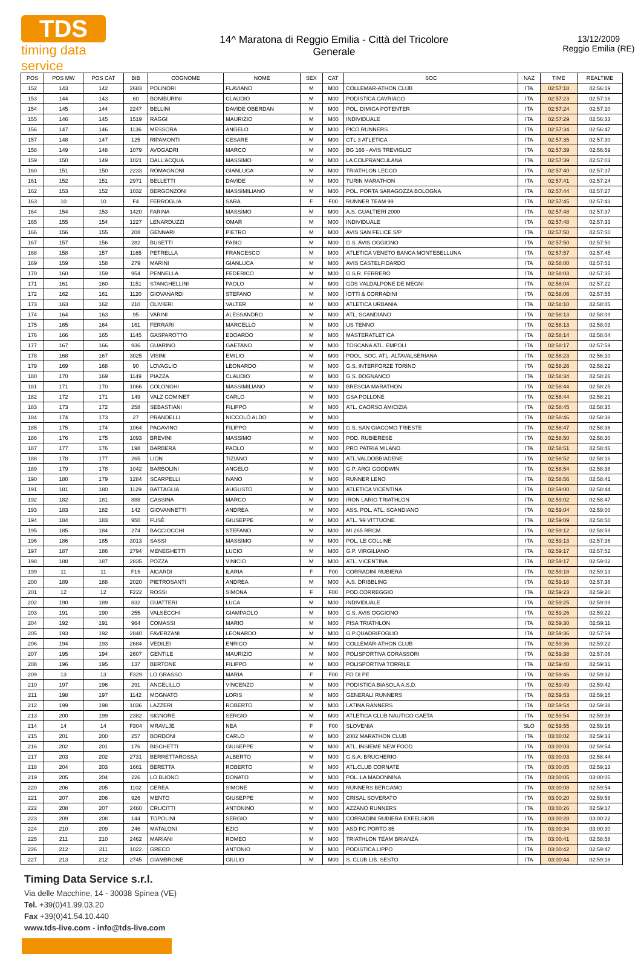TDS
timing data service
14^ Maratona di Reggio Emilia - Città del Tricolore
Generale
13/12/2009
Reggio Emilia (RE)
| POS | POS MW | POS CAT | BIB | COGNOME | NOME | SEX | CAT | SOC | NAZ | TIME | REALTIME |
| --- | --- | --- | --- | --- | --- | --- | --- | --- | --- | --- | --- |
| 152 | 143 | 142 | 2683 | POLINORI | FLAVIANO | M | M00 | COLLEMAR-ATHON CLUB | ITA | 02:57:18 | 02:56:19 |
| 153 | 144 | 143 | 60 | BONIBURINI | CLAUDIO | M | M00 | PODISTICA CAVRIAGO | ITA | 02:57:23 | 02:57:16 |
| 154 | 145 | 144 | 2247 | BELLINI | DAVIDE OBERDAN | M | M00 | POL. DIMICA POTENTER | ITA | 02:57:24 | 02:57:10 |
| 155 | 146 | 145 | 1519 | RAGGI | MAURIZIO | M | M00 | INDIVIDUALE | ITA | 02:57:29 | 02:56:33 |
| 156 | 147 | 146 | 1136 | MESSORA | ANGELO | M | M00 | PICO RUNNERS | ITA | 02:57:34 | 02:56:47 |
| 157 | 148 | 147 | 125 | RIPAMONTI | CESARE | M | M00 | CTL 3 ATLETICA | ITA | 02:57:35 | 02:57:30 |
| 158 | 149 | 148 | 1079 | AVOGADRI | MARCO | M | M00 | BG 166 - AVIS TREVIGLIO | ITA | 02:57:39 | 02:56:59 |
| 159 | 150 | 149 | 1021 | DALL'ACQUA | MASSIMO | M | M00 | LA COLPRANCULANA | ITA | 02:57:39 | 02:57:03 |
| 160 | 151 | 150 | 2233 | ROMAGNONI | GIANLUCA | M | M00 | TRIATHLON LECCO | ITA | 02:57:40 | 02:57:37 |
| 161 | 152 | 151 | 2971 | BELLETTI | DAVIDE | M | M00 | TURIN MARATHON | ITA | 02:57:41 | 02:57:24 |
| 162 | 153 | 152 | 1032 | BERGONZONI | MASSIMILIANO | M | M00 | POL. PORTA SARAGOZZA BOLOGNA | ITA | 02:57:44 | 02:57:27 |
| 163 | 10 | 10 | F4 | FERROGLIA | SARA | F | F00 | RUNNER TEAM 99 | ITA | 02:57:45 | 02:57:43 |
| 164 | 154 | 153 | 1420 | FARINA | MASSIMO | M | M00 | A.S. GUALTIERI 2000 | ITA | 02:57:48 | 02:57:37 |
| 165 | 155 | 154 | 1227 | LENARDUZZI | OMAR | M | M00 | INDIVIDUALE | ITA | 02:57:48 | 02:57:33 |
| 166 | 156 | 155 | 208 | GENNARI | PIETRO | M | M00 | AVIS SAN FELICE S/P | ITA | 02:57:50 | 02:57:50 |
| 167 | 157 | 156 | 282 | BUSETTI | FABIO | M | M00 | G.S. AVIS OGGIONO | ITA | 02:57:50 | 02:57:50 |
| 168 | 158 | 157 | 1165 | PETRELLA | FRANCESCO | M | M00 | ATLETICA VENETO BANCA MONTEBELLUNA | ITA | 02:57:57 | 02:57:45 |
| 169 | 159 | 158 | 279 | MARINI | GIANLUCA | M | M00 | AVIS CASTELFIDARDO | ITA | 02:58:00 | 02:57:51 |
| 170 | 160 | 159 | 954 | PENNELLA | FEDERICO | M | M00 | G.S.R. FERRERO | ITA | 02:58:03 | 02:57:35 |
| 171 | 161 | 160 | 1151 | STANGHELLINI | PAOLO | M | M00 | GDS VALDALPONE DE MEGNI | ITA | 02:58:04 | 02:57:22 |
| 172 | 162 | 161 | 1120 | GIOVANARDI | STEFANO | M | M00 | IOTTI & CORRADINI | ITA | 02:58:06 | 02:57:55 |
| 173 | 163 | 162 | 210 | OLIVIERI | VALTER | M | M00 | ATLETICA URBANIA | ITA | 02:58:10 | 02:58:05 |
| 174 | 164 | 163 | 95 | VARINI | ALESSANDRO | M | M00 | ATL. SCANDIANO | ITA | 02:58:13 | 02:58:09 |
| 175 | 165 | 164 | 161 | FERRARI | MARCELLO | M | M00 | US TENNO | ITA | 02:58:13 | 02:58:03 |
| 176 | 166 | 165 | 1145 | GASPAROTTO | EDOARDO | M | M00 | MASTERATLETICA | ITA | 02:58:14 | 02:58:04 |
| 177 | 167 | 166 | 936 | GUARINO | GAETANO | M | M00 | TOSCANA ATL. EMPOLI | ITA | 02:58:17 | 02:57:59 |
| 178 | 168 | 167 | 3025 | VISINI | EMILIO | M | M00 | POOL. SOC. ATL. ALTAVALSERIANA | ITA | 02:58:23 | 02:56:10 |
| 179 | 169 | 168 | 90 | LOVAGLIO | LEONARDO | M | M00 | G.S. INTERFORZE TORINO | ITA | 02:58:26 | 02:58:22 |
| 180 | 170 | 169 | 1149 | PIAZZA | CLAUDIO | M | M00 | G.S. BOGNANCO | ITA | 02:58:34 | 02:58:26 |
| 181 | 171 | 170 | 1066 | COLONGHI | MASSIMILIANO | M | M00 | BRESCIA MARATHON | ITA | 02:58:44 | 02:58:25 |
| 182 | 172 | 171 | 149 | VALZ COMINET | CARLO | M | M00 | GSA POLLONE | ITA | 02:58:44 | 02:58:21 |
| 183 | 173 | 172 | 258 | SEBASTIANI | FILIPPO | M | M00 | ATL. CAORSO AMICIZIA | ITA | 02:58:45 | 02:58:35 |
| 184 | 174 | 173 | 27 | PRANDELLI | NICCOLÒ ALDO | M | M00 | | ITA | 02:58:46 | 02:58:38 |
| 185 | 175 | 174 | 1064 | PAGAVINO | FILIPPO | M | M00 | G.S. SAN GIACOMO TRIESTE | ITA | 02:58:47 | 02:58:36 |
| 186 | 176 | 175 | 1093 | BREVINI | MASSIMO | M | M00 | POD. RUBIERESE | ITA | 02:58:50 | 02:58:30 |
| 187 | 177 | 176 | 198 | BARBERA | PAOLO | M | M00 | PRO PATRIA MILANO | ITA | 02:58:51 | 02:58:46 |
| 188 | 178 | 177 | 265 | LION | TIZIANO | M | M00 | ATL.VALDOBBIADENE | ITA | 02:58:52 | 02:58:16 |
| 189 | 179 | 178 | 1042 | BARBOLINI | ANGELO | M | M00 | G.P. ARCI GOODWIN | ITA | 02:58:54 | 02:58:38 |
| 190 | 180 | 179 | 1284 | SCARPELLI | IVANO | M | M00 | RUNNER LENO | ITA | 02:58:56 | 02:58:41 |
| 191 | 181 | 180 | 1129 | BATTAGLIA | AUGUSTO | M | M00 | ATLETICA VICENTINA | ITA | 02:59:00 | 02:58:44 |
| 192 | 182 | 181 | 888 | CASSINA | MARCO | M | M00 | IRON LARIO TRIATHLON | ITA | 02:59:02 | 02:58:47 |
| 193 | 183 | 182 | 142 | GIOVANNETTI | ANDREA | M | M00 | ASS. POL. ATL. SCANDIANO | ITA | 02:59:04 | 02:59:00 |
| 194 | 184 | 183 | 950 | FUSÈ | GIUSEPPE | M | M00 | ATL. '99 VITTUONE | ITA | 02:59:09 | 02:58:50 |
| 195 | 185 | 184 | 274 | BACCIOCCHI | STEFANO | M | M00 | MI 265 RRCM | ITA | 02:59:12 | 02:58:59 |
| 196 | 186 | 185 | 3013 | SASSI | MASSIMO | M | M00 | POL. LE COLLINE | ITA | 02:59:13 | 02:57:36 |
| 197 | 187 | 186 | 2794 | MENEGHETTI | LUCIO | M | M00 | G.P. VIRGILIANO | ITA | 02:59:17 | 02:57:52 |
| 198 | 188 | 187 | 2835 | POZZA | VINICIO | M | M00 | ATL. VICENTINA | ITA | 02:59:17 | 02:59:02 |
| 199 | 11 | 11 | F16 | AICARDI | ILARIA | F | F00 | CORRADINI RUBIERA | ITA | 02:59:18 | 02:59:13 |
| 200 | 189 | 188 | 2020 | PIETROSANTI | ANDREA | M | M00 | A.S. DRIBBLING | ITA | 02:59:18 | 02:57:36 |
| 201 | 12 | 12 | F222 | ROSSI | SIMONA | F | F00 | POD.CORREGGIO | ITA | 02:59:23 | 02:59:20 |
| 202 | 190 | 189 | 832 | GUATTERI | LUCA | M | M00 | INDIVIDUALE | ITA | 02:59:25 | 02:59:09 |
| 203 | 191 | 190 | 255 | VALSECCHI | GIAMPAOLO | M | M00 | G.S. AVIS OGGIONO | ITA | 02:59:26 | 02:59:22 |
| 204 | 192 | 191 | 964 | COMASSI | MARIO | M | M00 | PISA TRIATHLON | ITA | 02:59:30 | 02:59:11 |
| 205 | 193 | 192 | 2840 | FAVERZANI | LEONARDO | M | M00 | G.P.QUADRIFOGLIO | ITA | 02:59:36 | 02:57:59 |
| 206 | 194 | 193 | 2684 | VEDILEI | ENRICO | M | M00 | COLLEMAR-ATHON CLUB | ITA | 02:59:36 | 02:59:22 |
| 207 | 195 | 194 | 2607 | GENTILE | MAURIZIO | M | M00 | POLISPORTIVA CORASSORI | ITA | 02:59:38 | 02:57:06 |
| 208 | 196 | 195 | 137 | BERTONE | FILIPPO | M | M00 | POLISPORTIVA TORRILE | ITA | 02:59:40 | 02:59:31 |
| 209 | 13 | 13 | F329 | LO GRASSO | MARIA | F | F00 | FO DI PE | ITA | 02:59:46 | 02:59:32 |
| 210 | 197 | 196 | 291 | ANGELILLO | VINCENZO | M | M00 | PODISTICA BIASOLA A.S.D. | ITA | 02:59:49 | 02:59:42 |
| 211 | 198 | 197 | 1142 | MOGNATO | LORIS | M | M00 | GENERALI RUNNERS | ITA | 02:59:53 | 02:59:15 |
| 212 | 199 | 198 | 1036 | LAZZERI | ROBERTO | M | M00 | LATINA RANNERS | ITA | 02:59:54 | 02:59:38 |
| 213 | 200 | 199 | 2382 | SIGNORE | SERGIO | M | M00 | ATLETICA CLUB NAUTICO GAETA | ITA | 02:59:54 | 02:59:38 |
| 214 | 14 | 14 | F304 | MRAVLJE | NEA | F | F00 | SLOVENIA | SLO | 02:59:55 | 02:59:16 |
| 215 | 201 | 200 | 257 | BORDONI | CARLO | M | M00 | 2002 MARATHON CLUB | ITA | 03:00:02 | 02:59:33 |
| 216 | 202 | 201 | 176 | BISCHETTI | GIUSEPPE | M | M00 | ATL. INSIEME NEW FOOD | ITA | 03:00:03 | 02:59:54 |
| 217 | 203 | 202 | 2731 | BERRETTAROSSA | ALBERTO | M | M00 | G.S.A. BRUGHERIO | ITA | 03:00:03 | 02:58:44 |
| 218 | 204 | 203 | 1661 | BERETTA | ROBERTO | M | M00 | ATL.CLUB CORNATE | ITA | 03:00:05 | 02:59:13 |
| 219 | 205 | 204 | 226 | LO BUONO | DONATO | M | M00 | POL. LA MADONNINA | ITA | 03:00:05 | 03:00:05 |
| 220 | 206 | 205 | 1102 | CEREA | SIMONE | M | M00 | RUNNERS BERGAMO | ITA | 03:00:08 | 02:59:54 |
| 221 | 207 | 206 | 926 | MENTO | GIUSEPPE | M | M00 | CRISAL SOVERATO | ITA | 03:00:20 | 02:59:58 |
| 222 | 208 | 207 | 2460 | CRUCITTI | ANTONINO | M | M00 | AZZANO RUNNERS | ITA | 03:00:26 | 02:59:17 |
| 223 | 209 | 208 | 144 | TOPOLINI | SERGIO | M | M00 | CORRADINI RUBIERA EXEELSIOR | ITA | 03:00:28 | 03:00:22 |
| 224 | 210 | 209 | 246 | MATALONI | EZIO | M | M00 | ASD FC PORTO 85 | ITA | 03:00:34 | 03:00:30 |
| 225 | 211 | 210 | 2462 | MARIANI | ROMEO | M | M00 | TRIATHLON TEAM BRIANZA | ITA | 03:00:41 | 02:58:58 |
| 226 | 212 | 211 | 1022 | GRECO | ANTONIO | M | M00 | PODISTICA LIPPO | ITA | 03:00:42 | 02:59:47 |
| 227 | 213 | 212 | 2745 | GIAMBRONE | GIULIO | M | M00 | S. CLUB LIB. SESTO | ITA | 03:00:44 | 02:59:18 |
Timing Data Service s.r.l.
Via delle Macchine, 14 - 30038 Spinea (VE)
Tel. +39(0)41.99.03.20
Fax +39(0)41.54.10.440
www.tds-live.com - info@tds-live.com